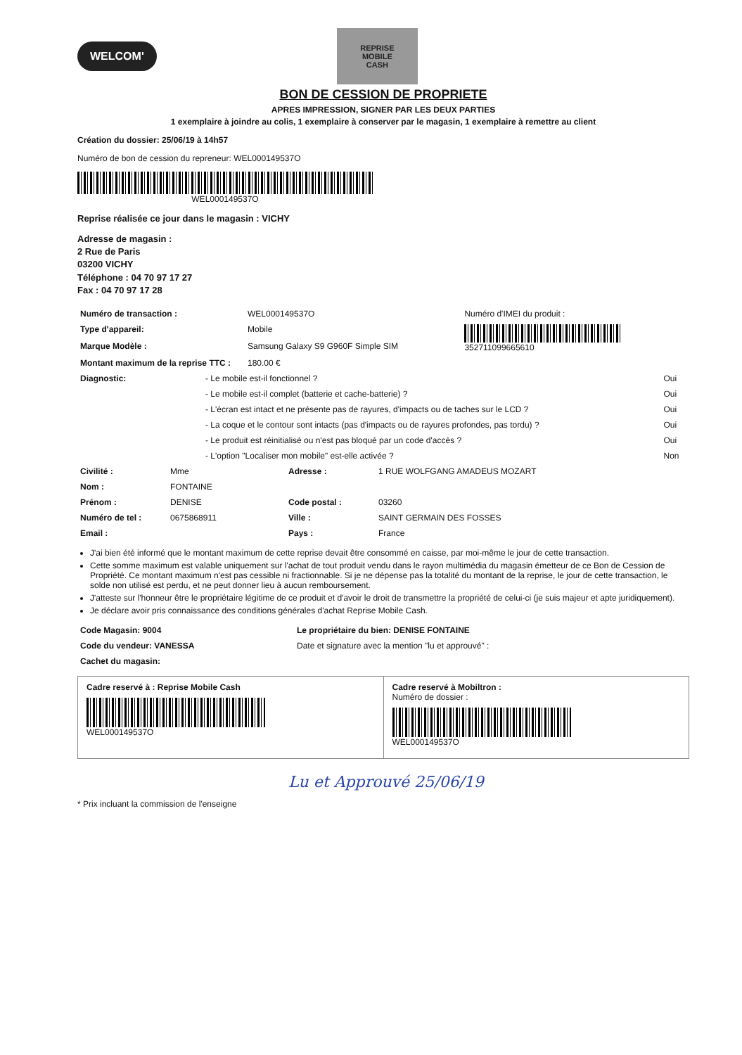WELCOM'
REPRISE
MOBILE
CASH
BON DE CESSION DE PROPRIETE
APRES IMPRESSION, SIGNER PAR LES DEUX PARTIES
1 exemplaire à joindre au colis, 1 exemplaire à conserver par le magasin, 1 exemplaire à remettre au client
Création du dossier: 25/06/19 à 14h57
Numéro de bon de cession du repreneur: WEL000149537O
WEL000149537O
Reprise réalisée ce jour dans le magasin : VICHY
Adresse de magasin :
2 Rue de Paris
03200 VICHY
Téléphone : 04 70 97 17 27
Fax : 04 70 97 17 28
| Numéro de transaction : | WEL000149537O | Numéro d'IMEI du produit : |
| Type d'appareil: | Mobile | 352711099665610 |
| Marque Modèle : | Samsung Galaxy S9 G960F Simple SIM | |
| Montant maximum de la reprise TTC : | 180.00 € | |
| Diagnostic: | - Le mobile est-il fonctionnel ? | Oui |
| | - Le mobile est-il complet (batterie et cache-batterie) ? | Oui |
| | - L'écran est intact et ne présente pas de rayures, d'impacts ou de taches sur le LCD ? | Oui |
| | - La coque et le contour sont intacts (pas d'impacts ou de rayures profondes, pas tordu) ? | Oui |
| | - Le produit est réinitialisé ou n'est pas bloqué par un code d'accès ? | Oui |
| | - L'option "Localiser mon mobile" est-elle activée ? | Non |
| Civilité : | Mme | Adresse : | 1 RUE WOLFGANG AMADEUS MOZART |
| Nom : | FONTAINE | | |
| Prénom : | DENISE | Code postal : | 03260 |
| Numéro de tel : | 0675868911 | Ville : | SAINT GERMAIN DES FOSSES |
| Email : | | Pays : | France |
J'ai bien été informé que le montant maximum de cette reprise devait être consommé en caisse, par moi-même le jour de cette transaction.
Cette somme maximum est valable uniquement sur l'achat de tout produit vendu dans le rayon multimédia du magasin émetteur de ce Bon de Cession de Propriété. Ce montant maximum n'est pas cessible ni fractionnable. Si je ne dépense pas la totalité du montant de la reprise, le jour de cette transaction, le solde non utilisé est perdu, et ne peut donner lieu à aucun remboursement.
J'atteste sur l'honneur être le propriétaire légitime de ce produit et d'avoir le droit de transmettre la propriété de celui-ci (je suis majeur et apte juridiquement).
Je déclare avoir pris connaissance des conditions générales d'achat Reprise Mobile Cash.
| Code Magasin: 9004 | Le propriétaire du bien: DENISE FONTAINE |
| Code du vendeur: VANESSA | Date et signature avec la mention "lu et approuvé" : |
| Cachet du magasin: | |
Cadre reservé à : Reprise Mobile Cash
WEL000149537O
Cadre reservé à Mobiltron :
Numéro de dossier :
WEL000149537O
Lu et Approuvé 25/06/19
* Prix incluant la commission de l'enseigne